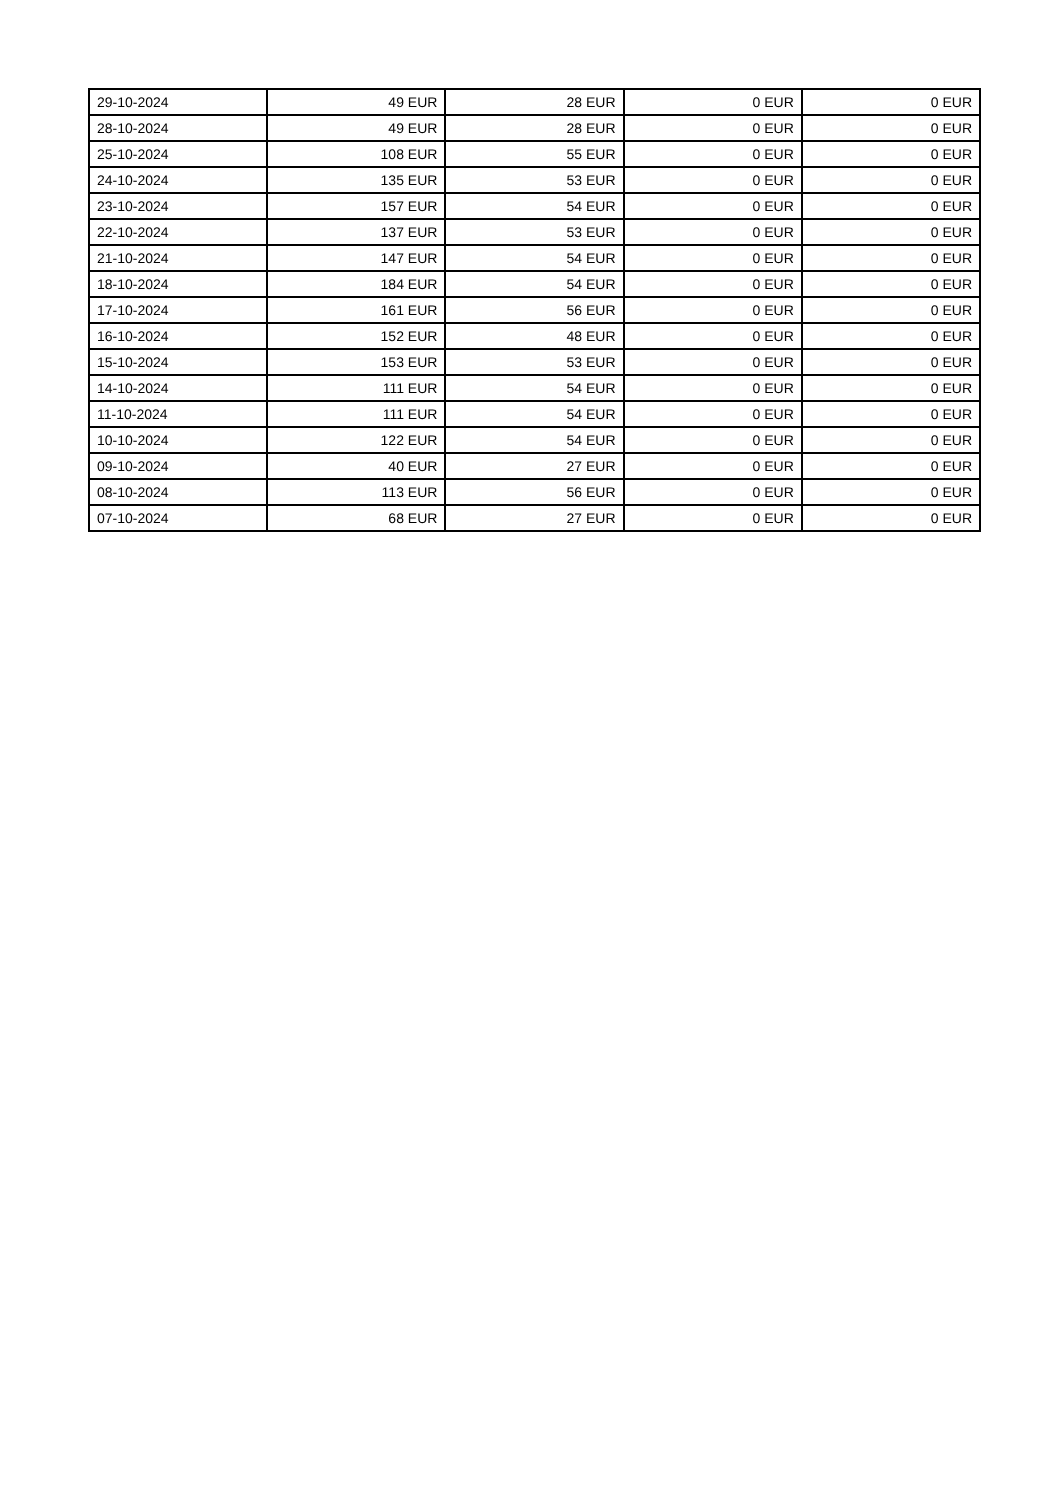| 29-10-2024 | 49 EUR | 28 EUR | 0 EUR | 0 EUR |
| 28-10-2024 | 49 EUR | 28 EUR | 0 EUR | 0 EUR |
| 25-10-2024 | 108 EUR | 55 EUR | 0 EUR | 0 EUR |
| 24-10-2024 | 135 EUR | 53 EUR | 0 EUR | 0 EUR |
| 23-10-2024 | 157 EUR | 54 EUR | 0 EUR | 0 EUR |
| 22-10-2024 | 137 EUR | 53 EUR | 0 EUR | 0 EUR |
| 21-10-2024 | 147 EUR | 54 EUR | 0 EUR | 0 EUR |
| 18-10-2024 | 184 EUR | 54 EUR | 0 EUR | 0 EUR |
| 17-10-2024 | 161 EUR | 56 EUR | 0 EUR | 0 EUR |
| 16-10-2024 | 152 EUR | 48 EUR | 0 EUR | 0 EUR |
| 15-10-2024 | 153 EUR | 53 EUR | 0 EUR | 0 EUR |
| 14-10-2024 | 111 EUR | 54 EUR | 0 EUR | 0 EUR |
| 11-10-2024 | 111 EUR | 54 EUR | 0 EUR | 0 EUR |
| 10-10-2024 | 122 EUR | 54 EUR | 0 EUR | 0 EUR |
| 09-10-2024 | 40 EUR | 27 EUR | 0 EUR | 0 EUR |
| 08-10-2024 | 113 EUR | 56 EUR | 0 EUR | 0 EUR |
| 07-10-2024 | 68 EUR | 27 EUR | 0 EUR | 0 EUR |